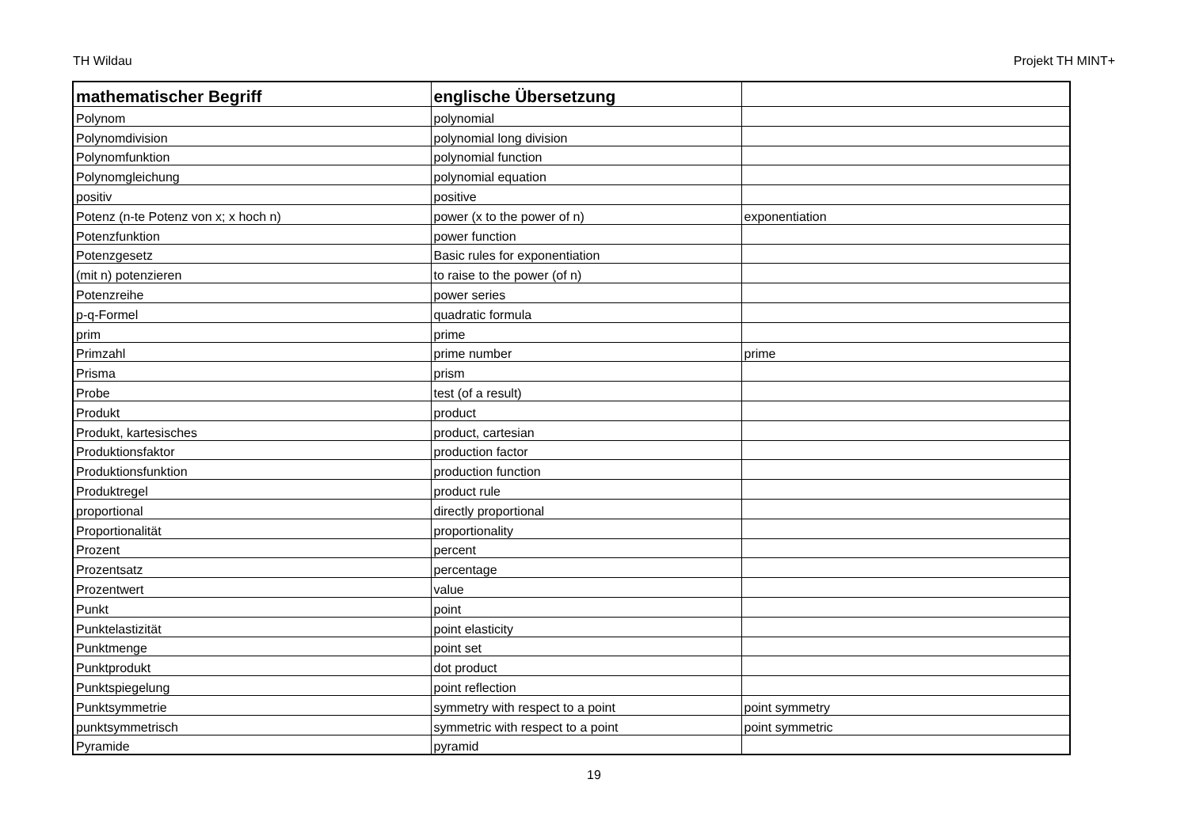TH Wildau Projekt TH MINT+
| mathematischer Begriff | englische Übersetzung | |
| --- | --- | --- |
| Polynom | polynomial | |
| Polynomdivision | polynomial long division | |
| Polynomfunktion | polynomial function | |
| Polynomgleichung | polynomial equation | |
| positiv | positive | |
| Potenz (n-te Potenz von x; x hoch n) | power (x to the power of n) | exponentiation |
| Potenzfunktion | power function | |
| Potenzgesetz | Basic rules for exponentiation | |
| (mit n) potenzieren | to raise to the power (of n) | |
| Potenzreihe | power series | |
| p-q-Formel | quadratic formula | |
| prim | prime | |
| Primzahl | prime number | prime |
| Prisma | prism | |
| Probe | test (of a result) | |
| Produkt | product | |
| Produkt, kartesisches | product, cartesian | |
| Produktionsfaktor | production factor | |
| Produktionsfunktion | production function | |
| Produktregel | product rule | |
| proportional | directly proportional | |
| Proportionalität | proportionality | |
| Prozent | percent | |
| Prozentsatz | percentage | |
| Prozentwert | value | |
| Punkt | point | |
| Punktelastizität | point elasticity | |
| Punktmenge | point set | |
| Punktprodukt | dot product | |
| Punktspiegelung | point reflection | |
| Punktsymmetrie | symmetry with respect to a point | point symmetry |
| punktsymmetrisch | symmetric with respect to a point | point symmetric |
| Pyramide | pyramid | |
19